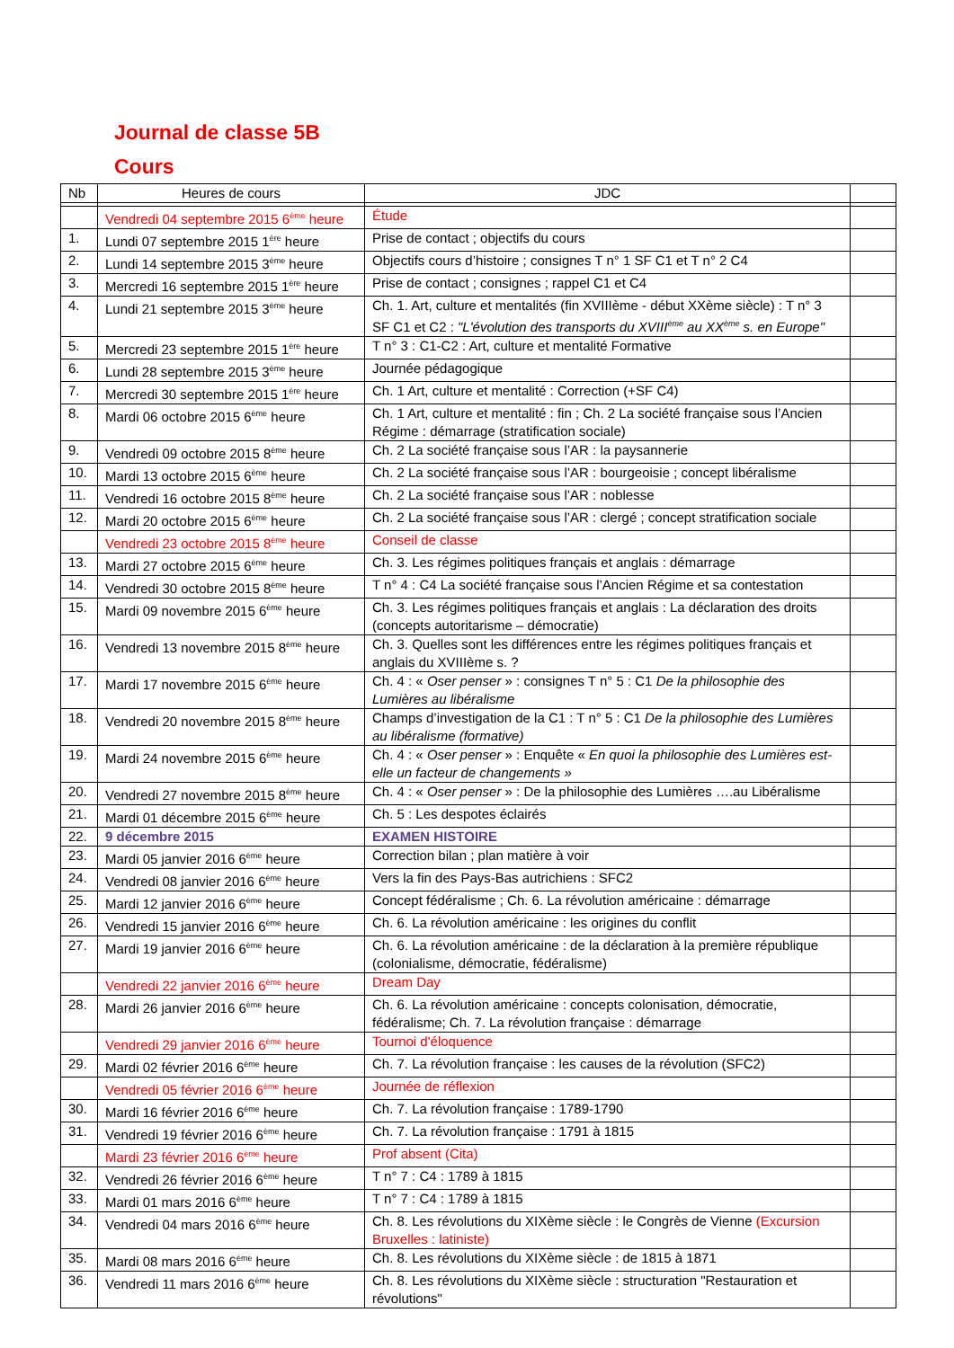Journal de classe 5B
Cours
| Nb | Heures de cours | JDC | |
| --- | --- | --- | --- |
| | Vendredi 04 septembre 2015 6<sup>ème</sup> heure | Étude | |
| 1. | Lundi 07 septembre 2015 1<sup>ère</sup> heure | Prise de contact ; objectifs du cours | |
| 2. | Lundi 14 septembre 2015 3<sup>ème</sup> heure | Objectifs cours d’histoire ; consignes T n° 1 SF C1 et T n° 2 C4 | |
| 3. | Mercredi 16 septembre 2015 1<sup>ère</sup> heure | Prise de contact ; consignes ; rappel C1 et C4 | |
| 4. | Lundi 21 septembre 2015 3<sup>ème</sup> heure | Ch. 1. Art, culture et mentalités (fin XVIIIème - début XXème siècle) : T n° 3 SF C1 et C2 : "L'évolution des transports du XVIII<sup>ème</sup> au XX<sup>ème</sup> s. en Europe" | |
| 5. | Mercredi 23 septembre 2015 1<sup>ère</sup> heure | T n° 3 : C1-C2 : Art, culture et mentalité Formative | |
| 6. | Lundi 28 septembre 2015 3<sup>ème</sup> heure | Journée pédagogique | |
| 7. | Mercredi 30 septembre 2015 1<sup>ère</sup> heure | Ch. 1 Art, culture et mentalité : Correction (+SF C4) | |
| 8. | Mardi 06 octobre 2015 6<sup>ème</sup> heure | Ch. 1 Art, culture et mentalité : fin ; Ch. 2 La société française sous l’Ancien Régime : démarrage (stratification sociale) | |
| 9. | Vendredi 09 octobre 2015 8<sup>ème</sup> heure | Ch. 2 La société française sous l’AR : la paysannerie | |
| 10. | Mardi 13 octobre 2015 6<sup>ème</sup> heure | Ch. 2 La société française sous l’AR : bourgeoisie ; concept libéralisme | |
| 11. | Vendredi 16 octobre 2015 8<sup>ème</sup> heure | Ch. 2 La société française sous l’AR : noblesse | |
| 12. | Mardi 20 octobre 2015 6<sup>ème</sup> heure | Ch. 2 La société française sous l’AR : clergé ; concept stratification sociale | |
| | Vendredi 23 octobre 2015 8<sup>ème</sup> heure | Conseil de classe | |
| 13. | Mardi 27 octobre 2015 6<sup>ème</sup> heure | Ch. 3. Les régimes politiques français et anglais : démarrage | |
| 14. | Vendredi 30 octobre 2015 8<sup>ème</sup> heure | T n° 4 : C4 La société française sous l’Ancien Régime et sa contestation | |
| 15. | Mardi 09 novembre 2015 6<sup>ème</sup> heure | Ch. 3. Les régimes politiques français et anglais : La déclaration des droits (concepts autoritarisme – démocratie) | |
| 16. | Vendredi 13 novembre 2015 8<sup>ème</sup> heure | Ch. 3. Quelles sont les différences entre les régimes politiques français et anglais du XVIIIème s. ? | |
| 17. | Mardi 17 novembre 2015 6<sup>ème</sup> heure | Ch. 4 : « Oser penser » : consignes T n° 5 : C1 De la philosophie des Lumières au libéralisme | |
| 18. | Vendredi 20 novembre 2015 8<sup>ème</sup> heure | Champs d’investigation de la C1 : T n° 5 : C1 De la philosophie des Lumières au libéralisme (formative) | |
| 19. | Mardi 24 novembre 2015 6<sup>ème</sup> heure | Ch. 4 : « Oser penser » : Enquête « En quoi la philosophie des Lumières est-elle un facteur de changements » | |
| 20. | Vendredi 27 novembre 2015 8<sup>ème</sup> heure | Ch. 4 : « Oser penser » : De la philosophie des Lumières ….au Libéralisme | |
| 21. | Mardi 01 décembre 2015 6<sup>ème</sup> heure | Ch. 5 : Les despotes éclairés | |
| 22. | 9 décembre 2015 | EXAMEN HISTOIRE | |
| 23. | Mardi 05 janvier 2016 6<sup>ème</sup> heure | Correction bilan ; plan matière à voir | |
| 24. | Vendredi 08 janvier 2016 6<sup>ème</sup> heure | Vers la fin des Pays-Bas autrichiens : SFC2 | |
| 25. | Mardi 12 janvier 2016 6<sup>ème</sup> heure | Concept fédéralisme ; Ch. 6. La révolution américaine : démarrage | |
| 26. | Vendredi 15 janvier 2016 6<sup>ème</sup> heure | Ch. 6. La révolution américaine : les origines du conflit | |
| 27. | Mardi 19 janvier 2016 6<sup>ème</sup> heure | Ch. 6. La révolution américaine : de la déclaration à la première république (colonialisme, démocratie, fédéralisme) | |
| | Vendredi 22 janvier 2016 6<sup>ème</sup> heure | Dream Day | |
| 28. | Mardi 26 janvier 2016 6<sup>ème</sup> heure | Ch. 6. La révolution américaine : concepts colonisation, démocratie, fédéralisme; Ch. 7. La révolution française : démarrage | |
| | Vendredi 29 janvier 2016 6<sup>ème</sup> heure | Tournoi d'éloquence | |
| 29. | Mardi 02 février 2016 6<sup>ème</sup> heure | Ch. 7. La révolution française : les causes de la révolution (SFC2) | |
| | Vendredi 05 février 2016 6<sup>ème</sup> heure | Journée de réflexion | |
| 30. | Mardi 16 février 2016 6<sup>ème</sup> heure | Ch. 7. La révolution française : 1789-1790 | |
| 31. | Vendredi 19 février 2016 6<sup>ème</sup> heure | Ch. 7. La révolution française : 1791 à 1815 | |
| | Mardi 23 février 2016 6<sup>ème</sup> heure | Prof absent (Cita) | |
| 32. | Vendredi 26 février 2016 6<sup>ème</sup> heure | T n° 7 : C4 : 1789 à 1815 | |
| 33. | Mardi 01 mars 2016 6<sup>ème</sup> heure | T n° 7 : C4 : 1789 à 1815 | |
| 34. | Vendredi 04 mars 2016 6<sup>ème</sup> heure | Ch. 8. Les révolutions du XIXème siècle : le Congrès de Vienne (Excursion Bruxelles : latiniste) | |
| 35. | Mardi 08 mars 2016 6<sup>ème</sup> heure | Ch. 8. Les révolutions du XIXème siècle : de 1815 à 1871 | |
| 36. | Vendredi 11 mars 2016 6<sup>ème</sup> heure | Ch. 8. Les révolutions du XIXème siècle : structuration "Restauration et révolutions" | |